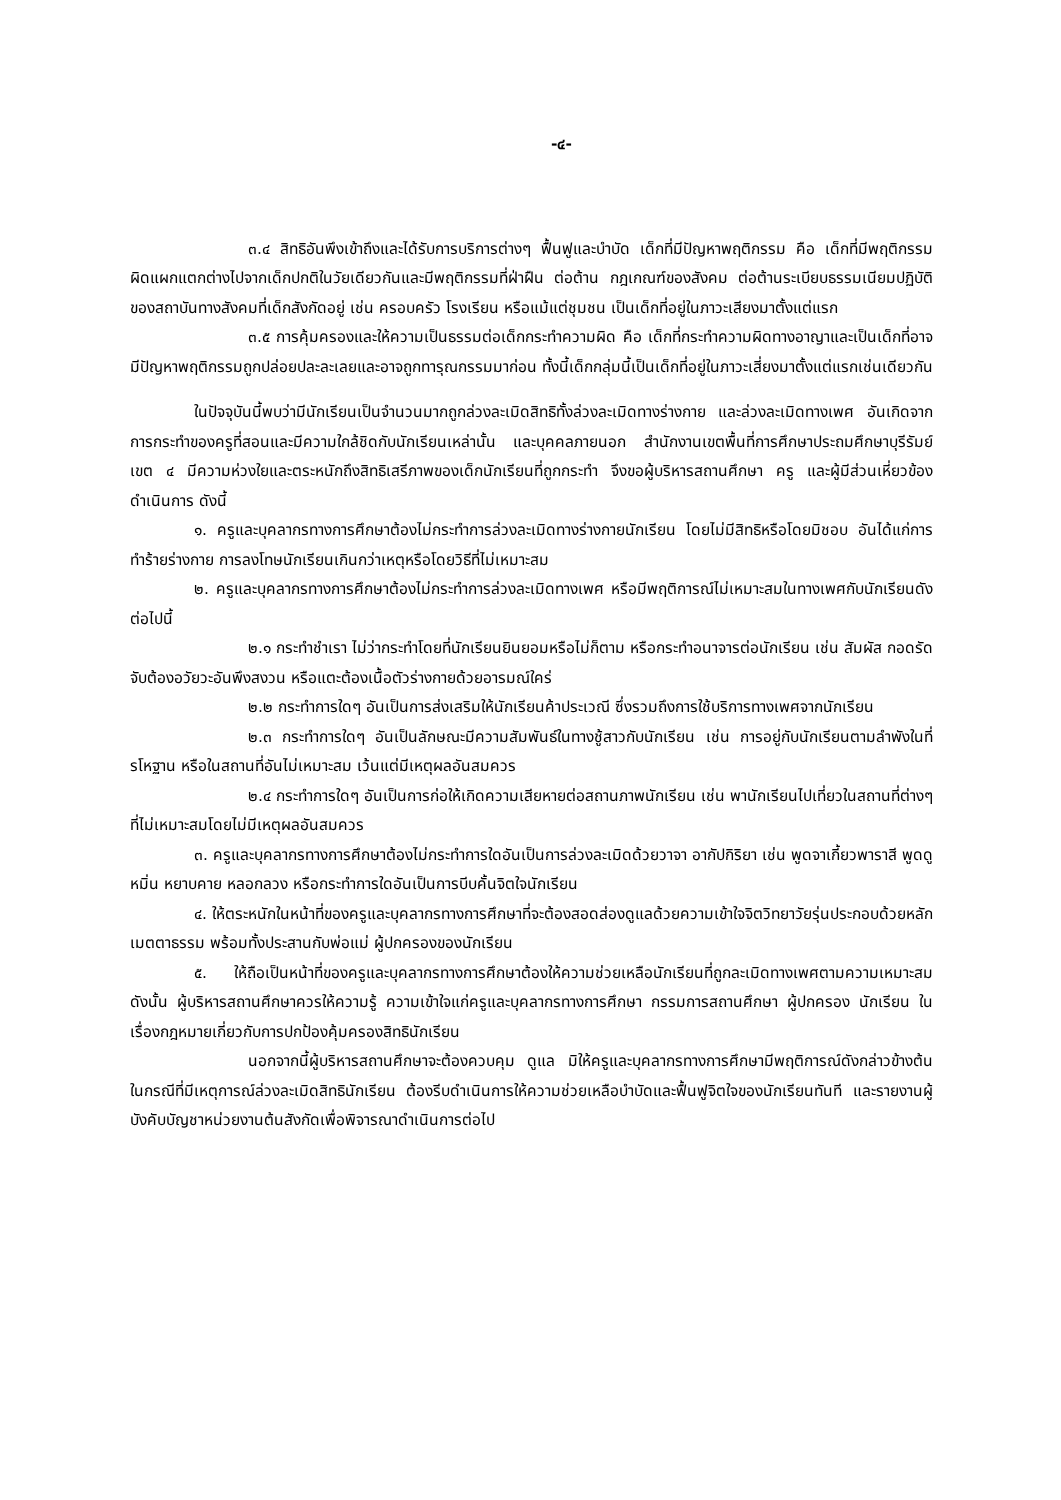-๔-
๓.๔ สิทธิอันพึงเข้าถึงและได้รับการบริการต่างๆ ฟื้นฟูและบำบัด เด็กที่มีปัญหาพฤติกรรม คือ เด็กที่มีพฤติกรรมผิดแผกแตกต่างไปจากเด็กปกติในวัยเดียวกันและมีพฤติกรรมที่ฝ่าฝืน ต่อต้าน กฎเกณฑ์ของสังคม ต่อต้านระเบียบธรรมเนียมปฏิบัติของสถาบันทางสังคมที่เด็กสังกัดอยู่ เช่น ครอบครัว โรงเรียน หรือแม้แต่ชุมชน เป็นเด็กที่อยู่ในภาวะเสียงมาตั้งแต่แรก
๓.๕ การคุ้มครองและให้ความเป็นธรรมต่อเด็กกระทำความผิด คือ เด็กที่กระทำความผิดทางอาญาและเป็นเด็กที่อาจมีปัญหาพฤติกรรมถูกปล่อยปละละเลยและอาจถูกทารุณกรรมมาก่อน ทั้งนี้เด็กกลุ่มนี้เป็นเด็กที่อยู่ในภาวะเสี่ยงมาตั้งแต่แรกเช่นเดียวกัน
ในปัจจุบันนี้พบว่ามีนักเรียนเป็นจำนวนมากถูกล่วงละเมิดสิทธิทั้งล่วงละเมิดทางร่างกาย และล่วงละเมิดทางเพศ อันเกิดจากการกระทำของครูที่สอนและมีความใกล้ชิดกับนักเรียนเหล่านั้น และบุคคลภายนอก สำนักงานเขตพื้นที่การศึกษาประถมศึกษาบุรีรัมย์ เขต ๔ มีความห่วงใยและตระหนักถึงสิทธิเสรีภาพของเด็กนักเรียนที่ถูกกระทำ จึงขอผู้บริหารสถานศึกษา ครู และผู้มีส่วนเหี่ยวข้องดำเนินการ ดังนี้
๑. ครูและบุคลากรทางการศึกษาต้องไม่กระทำการล่วงละเมิดทางร่างกายนักเรียน โดยไม่มีสิทธิหรือโดยมิชอบ อันได้แก่การทำร้ายร่างกาย การลงโทษนักเรียนเกินกว่าเหตุหรือโดยวิธีที่ไม่เหมาะสม
๒. ครูและบุคลากรทางการศึกษาต้องไม่กระทำการล่วงละเมิดทางเพศ หรือมีพฤติการณ์ไม่เหมาะสมในทางเพศกับนักเรียนดังต่อไปนี้
๒.๑ กระทำชำเรา ไม่ว่ากระทำโดยที่นักเรียนยินยอมหรือไม่ก็ตาม หรือกระทำอนาจารต่อนักเรียน เช่น สัมผัส กอดรัด จับต้องอวัยวะอันพึงสงวน หรือแตะต้องเนื้อตัวร่างกายด้วยอารมณ์ใคร่
๒.๒ กระทำการใดๆ อันเป็นการส่งเสริมให้นักเรียนค้าประเวณี ซึ่งรวมถึงการใช้บริการทางเพศจากนักเรียน
๒.๓ กระทำการใดๆ อันเป็นลักษณะมีความสัมพันธ์ในทางชู้สาวกับนักเรียน เช่น การอยู่กับนักเรียนตามลำพังในที่รโหฐาน หรือในสถานที่อันไม่เหมาะสม เว้นแต่มีเหตุผลอันสมควร
๒.๔ กระทำการใดๆ อันเป็นการก่อให้เกิดความเสียหายต่อสถานภาพนักเรียน เช่น พานักเรียนไปเที่ยวในสถานที่ต่างๆ ที่ไม่เหมาะสมโดยไม่มีเหตุผลอันสมควร
๓. ครูและบุคลากรทางการศึกษาต้องไม่กระทำการใดอันเป็นการล่วงละเมิดด้วยวาจา อากัปกิริยา เช่น พูดจาเกี้ยวพาราสี พูดดูหมิ่น หยาบคาย หลอกลวง หรือกระทำการใดอันเป็นการบีบคั้นจิตใจนักเรียน
๔. ให้ตระหนักในหน้าที่ของครูและบุคลากรทางการศึกษาที่จะต้องสอดส่องดูแลด้วยความเข้าใจจิตวิทยาวัยรุ่นประกอบด้วยหลักเมตตาธรรม พร้อมทั้งประสานกับพ่อแม่ ผู้ปกครองของนักเรียน
๕. ให้ถือเป็นหน้าที่ของครูและบุคลากรทางการศึกษาต้องให้ความช่วยเหลือนักเรียนที่ถูกละเมิดทางเพศตามความเหมาะสม ดังนั้น ผู้บริหารสถานศึกษาควรให้ความรู้ ความเข้าใจแก่ครูและบุคลากรทางการศึกษา กรรมการสถานศึกษา ผู้ปกครอง นักเรียน ในเรื่องกฎหมายเกี่ยวกับการปกป้องคุ้มครองสิทธินักเรียน
นอกจากนี้ผู้บริหารสถานศึกษาจะต้องควบคุม ดูแล มิให้ครูและบุคลากรทางการศึกษามีพฤติการณ์ดังกล่าวข้างต้น ในกรณีที่มีเหตุการณ์ล่วงละเมิดสิทธินักเรียน ต้องรีบดำเนินการให้ความช่วยเหลือบำบัดและฟื้นฟูจิตใจของนักเรียนทันที และรายงานผู้บังคับบัญชาหน่วยงานต้นสังกัดเพื่อพิจารณาดำเนินการต่อไป